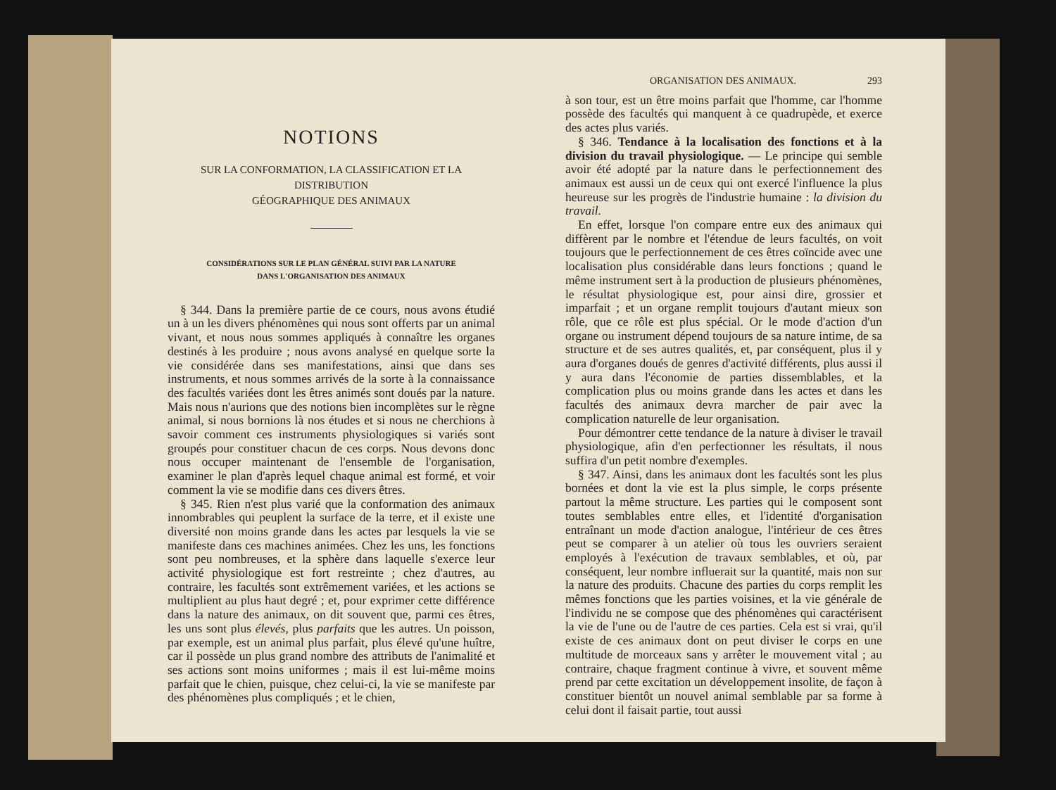NOTIONS
SUR LA CONFORMATION, LA CLASSIFICATION ET LA DISTRIBUTION
GÉOGRAPHIQUE DES ANIMAUX
CONSIDÉRATIONS SUR LE PLAN GÉNÉRAL SUIVI PAR LA NATURE
DANS L'ORGANISATION DES ANIMAUX
§ 344. Dans la première partie de ce cours, nous avons étudié un à un les divers phénomènes qui nous sont offerts par un animal vivant, et nous nous sommes appliqués à connaître les organes destinés à les produire ; nous avons analysé en quelque sorte la vie considérée dans ses manifestations, ainsi que dans ses instruments, et nous sommes arrivés de la sorte à la connaissance des facultés variées dont les êtres animés sont doués par la nature. Mais nous n'aurions que des notions bien incomplètes sur le règne animal, si nous bornions là nos études et si nous ne cherchions à savoir comment ces instruments physiologiques si variés sont groupés pour constituer chacun de ces corps. Nous devons donc nous occuper maintenant de l'ensemble de l'organisation, examiner le plan d'après lequel chaque animal est formé, et voir comment la vie se modifie dans ces divers êtres.
§ 345. Rien n'est plus varié que la conformation des animaux innombrables qui peuplent la surface de la terre, et il existe une diversité non moins grande dans les actes par lesquels la vie se manifeste dans ces machines animées. Chez les uns, les fonctions sont peu nombreuses, et la sphère dans laquelle s'exerce leur activité physiologique est fort restreinte ; chez d'autres, au contraire, les facultés sont extrêmement variées, et les actions se multiplient au plus haut degré ; et, pour exprimer cette différence dans la nature des animaux, on dit souvent que, parmi ces êtres, les uns sont plus élevés, plus parfaits que les autres. Un poisson, par exemple, est un animal plus parfait, plus élevé qu'une huître, car il possède un plus grand nombre des attributs de l'animalité et ses actions sont moins uniformes ; mais il est lui-même moins parfait que le chien, puisque, chez celui-ci, la vie se manifeste par des phénomènes plus compliqués ; et le chien,
ORGANISATION DES ANIMAUX. 293
à son tour, est un être moins parfait que l'homme, car l'homme possède des facultés qui manquent à ce quadrupède, et exerce des actes plus variés.
§ 346. Tendance à la localisation des fonctions et à la division du travail physiologique. — Le principe qui semble avoir été adopté par la nature dans le perfectionnement des animaux est aussi un de ceux qui ont exercé l'influence la plus heureuse sur les progrès de l'industrie humaine : la division du travail.
En effet, lorsque l'on compare entre eux des animaux qui diffèrent par le nombre et l'étendue de leurs facultés, on voit toujours que le perfectionnement de ces êtres coïncide avec une localisation plus considérable dans leurs fonctions ; quand le même instrument sert à la production de plusieurs phénomènes, le résultat physiologique est, pour ainsi dire, grossier et imparfait ; et un organe remplit toujours d'autant mieux son rôle, que ce rôle est plus spécial. Or le mode d'action d'un organe ou instrument dépend toujours de sa nature intime, de sa structure et de ses autres qualités, et, par conséquent, plus il y aura d'organes doués de genres d'activité différents, plus aussi il y aura dans l'économie de parties dissemblables, et la complication plus ou moins grande dans les actes et dans les facultés des animaux devra marcher de pair avec la complication naturelle de leur organisation.
Pour démontrer cette tendance de la nature à diviser le travail physiologique, afin d'en perfectionner les résultats, il nous suffira d'un petit nombre d'exemples.
§ 347. Ainsi, dans les animaux dont les facultés sont les plus bornées et dont la vie est la plus simple, le corps présente partout la même structure. Les parties qui le composent sont toutes semblables entre elles, et l'identité d'organisation entraînant un mode d'action analogue, l'intérieur de ces êtres peut se comparer à un atelier où tous les ouvriers seraient employés à l'exécution de travaux semblables, et où, par conséquent, leur nombre influerait sur la quantité, mais non sur la nature des produits. Chacune des parties du corps remplit les mêmes fonctions que les parties voisines, et la vie générale de l'individu ne se compose que des phénomènes qui caractérisent la vie de l'une ou de l'autre de ces parties. Cela est si vrai, qu'il existe de ces animaux dont on peut diviser le corps en une multitude de morceaux sans y arrêter le mouvement vital ; au contraire, chaque fragment continue à vivre, et souvent même prend par cette excitation un développement insolite, de façon à constituer bientôt un nouvel animal semblable par sa forme à celui dont il faisait partie, tout aussi